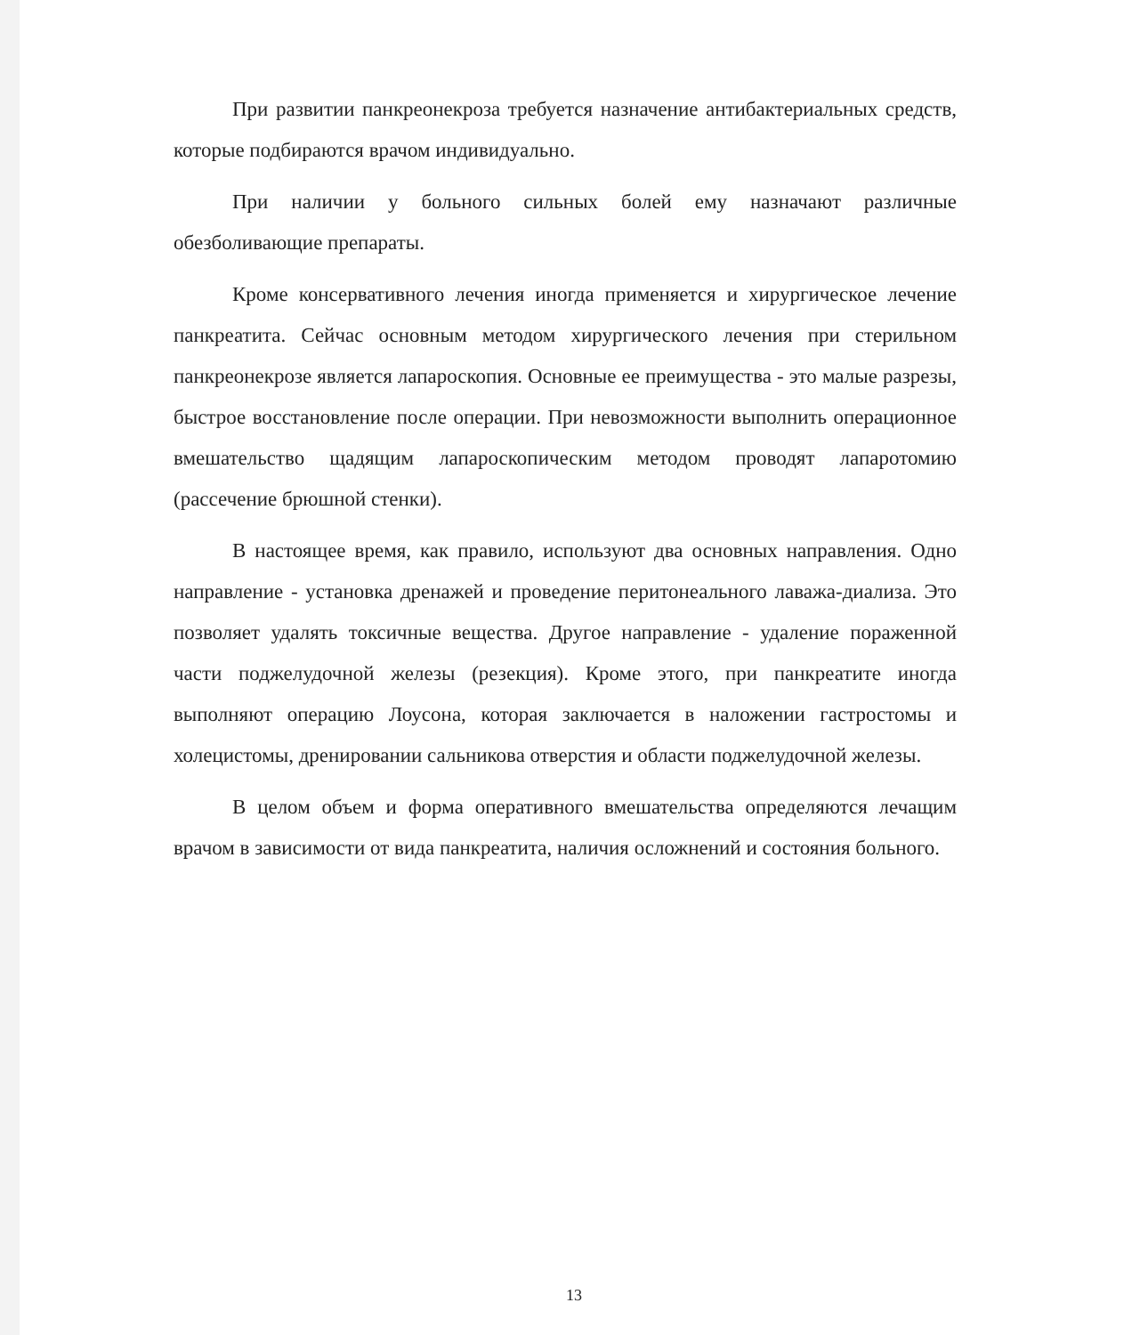При развитии панкреонекроза требуется назначение антибактериальных средств, которые подбираются врачом индивидуально.
При наличии у больного сильных болей ему назначают различные обезболивающие препараты.
Кроме консервативного лечения иногда применяется и хирургическое лечение панкреатита. Сейчас основным методом хирургического лечения при стерильном панкреонекрозе является лапароскопия. Основные ее преимущества - это малые разрезы, быстрое восстановление после операции. При невозможности выполнить операционное вмешательство щадящим лапароскопическим методом проводят лапаротомию (рассечение брюшной стенки).
В настоящее время, как правило, используют два основных направления. Одно направление - установка дренажей и проведение перитонеального лаважа-диализа. Это позволяет удалять токсичные вещества. Другое направление - удаление пораженной части поджелудочной железы (резекция). Кроме этого, при панкреатите иногда выполняют операцию Лоусона, которая заключается в наложении гастростомы и холецистомы, дренировании сальникова отверстия и области поджелудочной железы.
В целом объем и форма оперативного вмешательства определяются лечащим врачом в зависимости от вида панкреатита, наличия осложнений и состояния больного.
13